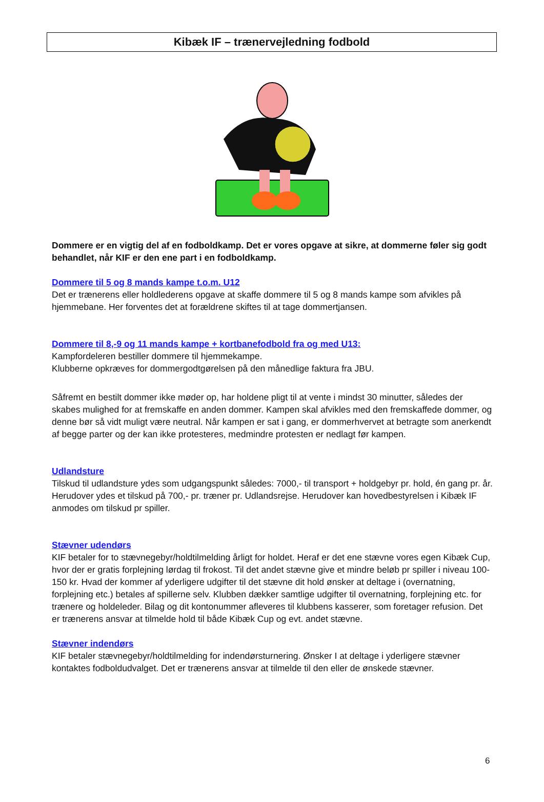Kibæk IF – trænervejledning fodbold
Dommere er en vigtig del af en fodboldkamp. Det er vores opgave at sikre, at dommerne føler sig godt behandlet, når KIF er den ene part i en fodboldkamp.
Dommere til 5 og 8 mands kampe t.o.m. U12
Det er trænerens eller holdlederens opgave at skaffe dommere til 5 og 8 mands kampe som afvikles på hjemmebane. Her forventes det at forældrene skiftes til at tage dommertjansen.
Dommere til 8,-9 og 11 mands kampe + kortbanefodbold fra og med U13:
Kampfordeleren bestiller dommere til hjemmekampe.
Klubberne opkræves for dommergodtgørelsen på den månedlige faktura fra JBU.
Såfremt en bestilt dommer ikke møder op, har holdene pligt til at vente i mindst 30 minutter, således der skabes mulighed for at fremskaffe en anden dommer. Kampen skal afvikles med den fremskaffede dommer, og denne bør så vidt muligt være neutral. Når kampen er sat i gang, er dommerhvervet at betragte som anerkendt af begge parter og der kan ikke protesteres, medmindre protesten er nedlagt før kampen.
Udlandsture
Tilskud til udlandsture ydes som udgangspunkt således: 7000,- til transport + holdgebyr pr. hold, én gang pr. år. Herudover ydes et tilskud på 700,- pr. træner pr. Udlandsrejse. Herudover kan hovedbestyrelsen i Kibæk IF anmodes om tilskud pr spiller.
Stævner udendørs
KIF betaler for to stævnegebyr/holdtilmelding årligt for holdet. Heraf er det ene stævne vores egen Kibæk Cup, hvor der er gratis forplejning lørdag til frokost. Til det andet stævne give et mindre beløb pr spiller i niveau 100-150 kr. Hvad der kommer af yderligere udgifter til det stævne dit hold ønsker at deltage i (overnatning, forplejning etc.) betales af spillerne selv. Klubben dækker samtlige udgifter til overnatning, forplejning etc. for trænere og holdeleder. Bilag og dit kontonummer afleveres til klubbens kasserer, som foretager refusion. Det er trænerens ansvar at tilmelde hold til både Kibæk Cup og evt. andet stævne.
Stævner indendørs
KIF betaler stævnegebyr/holdtilmelding for indendørsturnering. Ønsker I at deltage i yderligere stævner kontaktes fodboldudvalget. Det er trænerens ansvar at tilmelde til den eller de ønskede stævner.
6